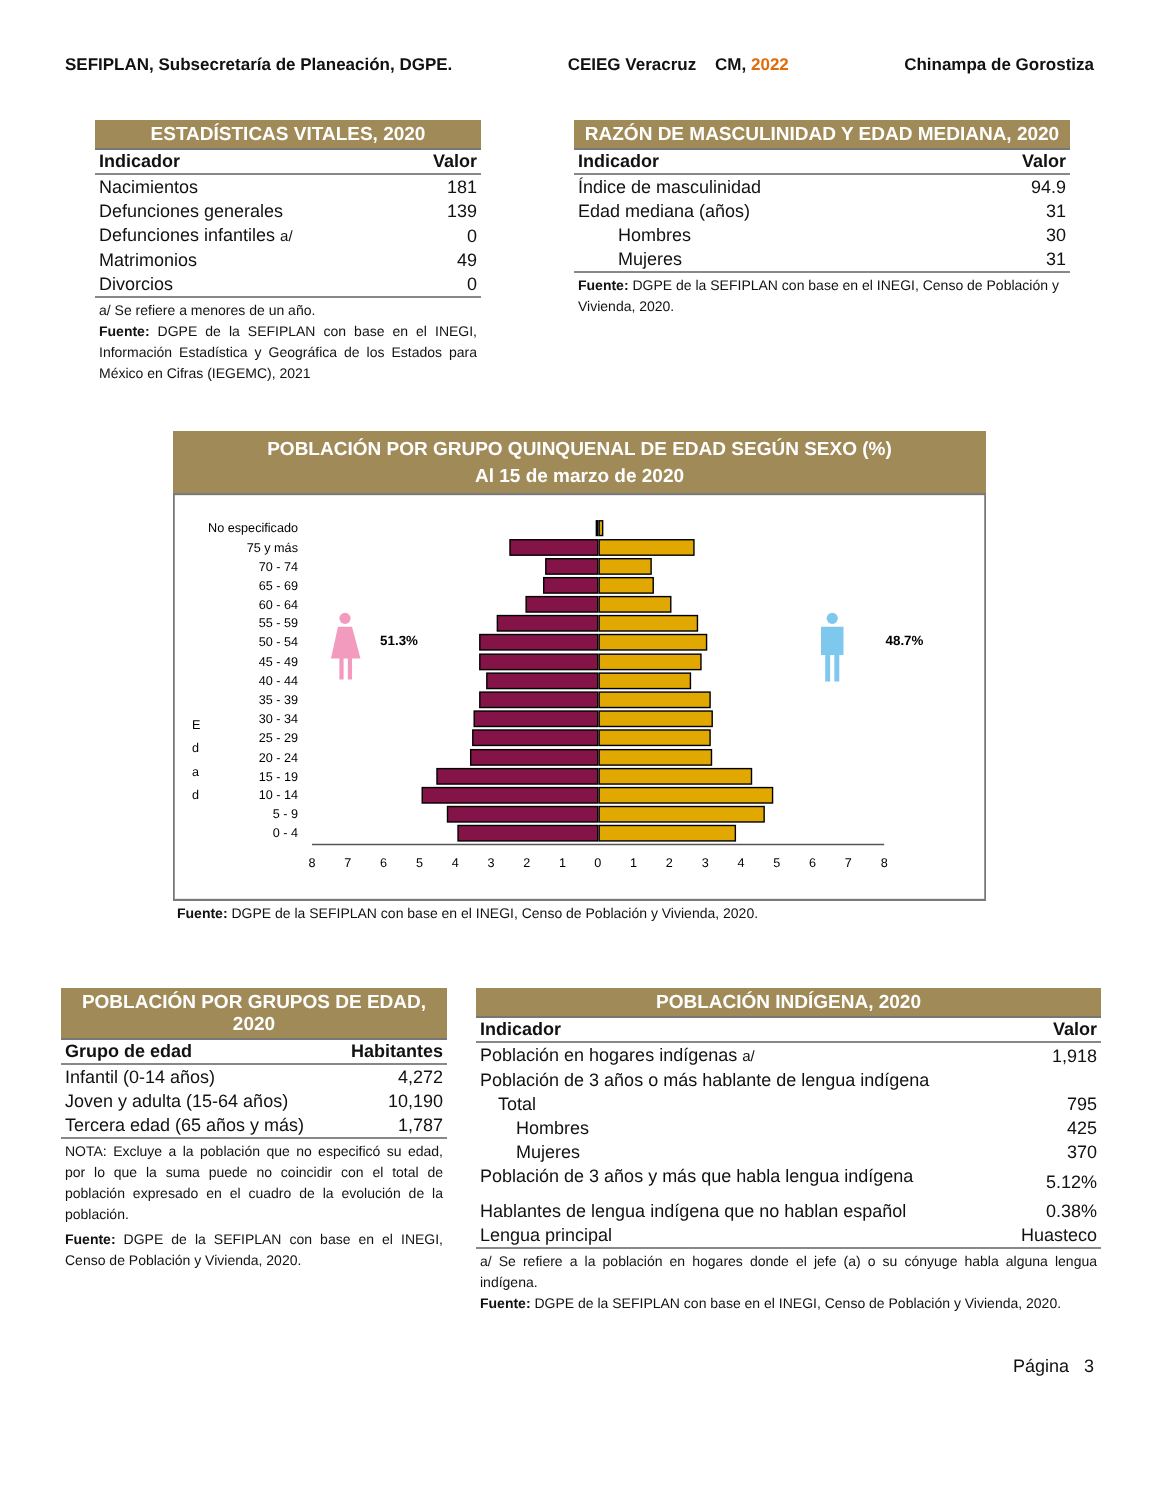SEFIPLAN, Subsecretaría de Planeación, DGPE. CEIEG Veracruz CM, 2022 Chinampa de Gorostiza
ESTADÍSTICAS VITALES, 2020
| Indicador | Valor |
| --- | --- |
| Nacimientos | 181 |
| Defunciones generales | 139 |
| Defunciones infantiles a/ | 0 |
| Matrimonios | 49 |
| Divorcios | 0 |
a/ Se refiere a menores de un año.
Fuente: DGPE de la SEFIPLAN con base en el INEGI, Información Estadística y Geográfica de los Estados para México en Cifras (IEGEMC), 2021
RAZÓN DE MASCULINIDAD Y EDAD MEDIANA, 2020
| Indicador | Valor |
| --- | --- |
| Índice de masculinidad | 94.9 |
| Edad mediana (años) | 31 |
| Hombres | 30 |
| Mujeres | 31 |
Fuente: DGPE de la SEFIPLAN con base en el INEGI, Censo de Población y Vivienda, 2020.
POBLACIÓN POR GRUPO QUINQUENAL DE EDAD SEGÚN SEXO (%)
Al 15 de marzo de 2020
No especificado
75 y más
70 - 74
65 - 69
60 - 64
55 - 59
50 - 54
45 - 49
40 - 44
35 - 39
30 - 34
25 - 29
20 - 24
15 - 19
10 - 14
5 - 9
0 - 4
E
d
a
d
8
7
6
5
4
3
2
1
0
1
2
3
4
5
6
7
8
51.3%
48.7%
Fuente: DGPE de la SEFIPLAN con base en el INEGI, Censo de Población y Vivienda, 2020.
POBLACIÓN POR GRUPOS DE EDAD, 2020
| Grupo de edad | Habitantes |
| --- | --- |
| Infantil (0-14 años) | 4,272 |
| Joven y adulta (15-64 años) | 10,190 |
| Tercera edad (65 años y más) | 1,787 |
NOTA: Excluye a la población que no especificó su edad, por lo que la suma puede no coincidir con el total de población expresado en el cuadro de la evolución de la población.
Fuente: DGPE de la SEFIPLAN con base en el INEGI, Censo de Población y Vivienda, 2020.
POBLACIÓN INDÍGENA, 2020
| Indicador | Valor |
| --- | --- |
| Población en hogares indígenas a/ | 1,918 |
| Población de 3 años o más hablante de lengua indígena | |
| Total | 795 |
| Hombres | 425 |
| Mujeres | 370 |
| Población de 3 años y más que habla lengua indígena | 5.12% |
| Hablantes de lengua indígena que no hablan español | 0.38% |
| Lengua principal | Huasteco |
a/ Se refiere a la población en hogares donde el jefe (a) o su cónyuge habla alguna lengua indígena.
Fuente: DGPE de la SEFIPLAN con base en el INEGI, Censo de Población y Vivienda, 2020.
Página 3